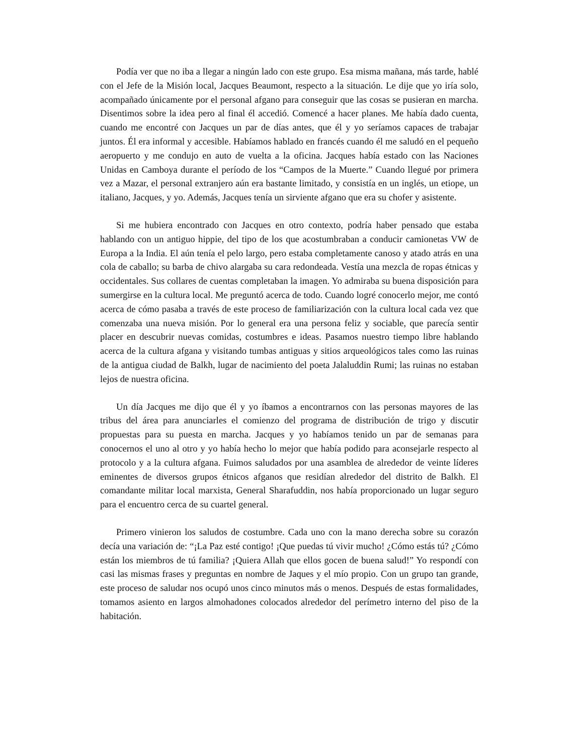Podía ver que no iba a llegar a ningún lado con este grupo. Esa misma mañana, más tarde, hablé con el Jefe de la Misión local, Jacques Beaumont, respecto a la situación. Le dije que yo iría solo, acompañado únicamente por el personal afgano para conseguir que las cosas se pusieran en marcha. Disentimos sobre la idea pero al final él accedió. Comencé a hacer planes. Me había dado cuenta, cuando me encontré con Jacques un par de días antes, que él y yo seríamos capaces de trabajar juntos. Él era informal y accesible. Habíamos hablado en francés cuando él me saludó en el pequeño aeropuerto y me condujo en auto de vuelta a la oficina. Jacques había estado con las Naciones Unidas en Camboya durante el período de los “Campos de la Muerte.” Cuando llegué por primera vez a Mazar, el personal extranjero aún era bastante limitado, y consistía en un inglés, un etiope, un italiano, Jacques, y yo. Además, Jacques tenía un sirviente afgano que era su chofer y asistente.
Si me hubiera encontrado con Jacques en otro contexto, podría haber pensado que estaba hablando con un antiguo hippie, del tipo de los que acostumbraban a conducir camionetas VW de Europa a la India. El aún tenía el pelo largo, pero estaba completamente canoso y atado atrás en una cola de caballo; su barba de chivo alargaba su cara redondeada. Vestía una mezcla de ropas étnicas y occidentales. Sus collares de cuentas completaban la imagen. Yo admiraba su buena disposición para sumergirse en la cultura local. Me preguntó acerca de todo. Cuando logré conocerlo mejor, me contó acerca de cómo pasaba a través de este proceso de familiarización con la cultura local cada vez que comenzaba una nueva misión. Por lo general era una persona feliz y sociable, que parecía sentir placer en descubrir nuevas comidas, costumbres e ideas. Pasamos nuestro tiempo libre hablando acerca de la cultura afgana y visitando tumbas antiguas y sitios arqueológicos tales como las ruinas de la antigua ciudad de Balkh, lugar de nacimiento del poeta Jalaluddin Rumi; las ruinas no estaban lejos de nuestra oficina.
Un día Jacques me dijo que él y yo íbamos a encontrarnos con las personas mayores de las tribus del área para anunciarles el comienzo del programa de distribución de trigo y discutir propuestas para su puesta en marcha. Jacques y yo habíamos tenido un par de semanas para conocernos el uno al otro y yo había hecho lo mejor que había podido para aconsejarle respecto al protocolo y a la cultura afgana. Fuimos saludados por una asamblea de alrededor de veinte líderes eminentes de diversos grupos étnicos afganos que residían alrededor del distrito de Balkh. El comandante militar local marxista, General Sharafuddin, nos había proporcionado un lugar seguro para el encuentro cerca de su cuartel general.
Primero vinieron los saludos de costumbre. Cada uno con la mano derecha sobre su corazón decía una variación de: “¡La Paz esté contigo! ¡Que puedas tú vivir mucho! ¿Cómo estás tú? ¿Cómo están los miembros de tú familia? ¡Quiera Allah que ellos gocen de buena salud!” Yo respondí con casi las mismas frases y preguntas en nombre de Jaques y el mío propio. Con un grupo tan grande, este proceso de saludar nos ocupó unos cinco minutos más o menos. Después de estas formalidades, tomamos asiento en largos almohadones colocados alrededor del perímetro interno del piso de la habitación.